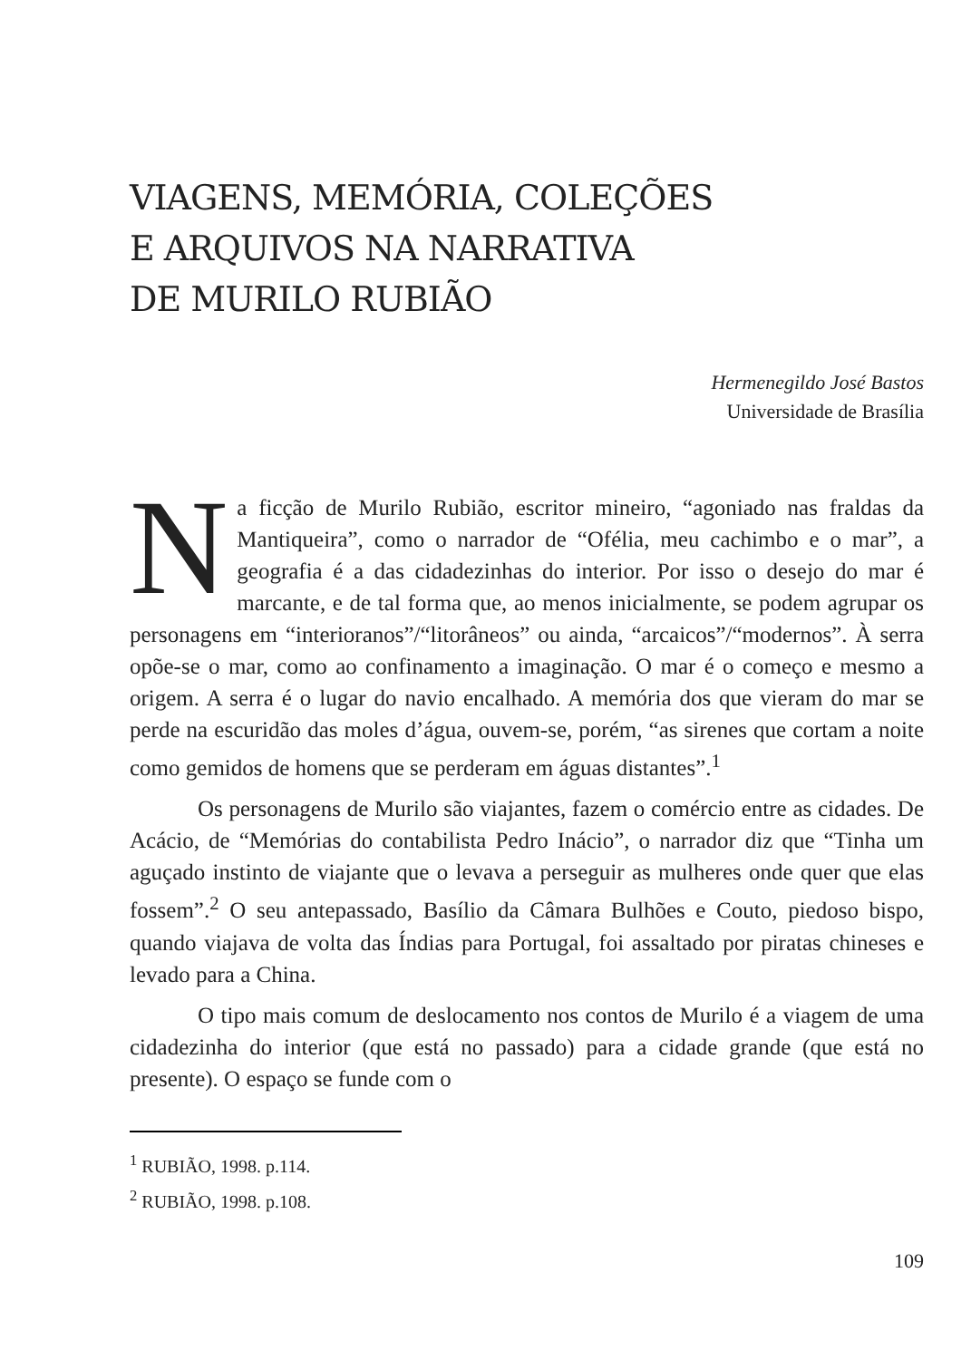VIAGENS, MEMÓRIA, COLEÇÕES
E ARQUIVOS NA NARRATIVA
DE MURILO RUBIÃO
Hermenegildo José Bastos
Universidade de Brasília
Na ficção de Murilo Rubião, escritor mineiro, “agoniado nas fraldas da Mantiqueira”, como o narrador de “Ofélia, meu cachimbo e o mar”, a geografia é a das cidadezinhas do interior. Por isso o desejo do mar é marcante, e de tal forma que, ao menos inicialmente, se podem agrupar os personagens em “interioranos”/“litorâneos” ou ainda, “arcaicos”/“modernos”. À serra opõe-se o mar, como ao confinamento a imaginação. O mar é o começo e mesmo a origem. A serra é o lugar do navio encalhado. A memória dos que vieram do mar se perde na escuridão das moles d’água, ouvem-se, porém, “as sirenes que cortam a noite como gemidos de homens que se perderam em águas distantes”.<sup>1</sup>
Os personagens de Murilo são viajantes, fazem o comércio entre as cidades. De Acácio, de “Memórias do contabilista Pedro Inácio”, o narrador diz que “Tinha um aguçado instinto de viajante que o levava a perseguir as mulheres onde quer que elas fossem”.<sup>2</sup> O seu antepassado, Basílio da Câmara Bulhões e Couto, piedoso bispo, quando viajava de volta das Índias para Portugal, foi assaltado por piratas chineses e levado para a China.
O tipo mais comum de deslocamento nos contos de Murilo é a viagem de uma cidadezinha do interior (que está no passado) para a cidade grande (que está no presente). O espaço se funde com o
<sup>1</sup> RUBIÃO, 1998. p.114.
<sup>2</sup> RUBIÃO, 1998. p.108.
109